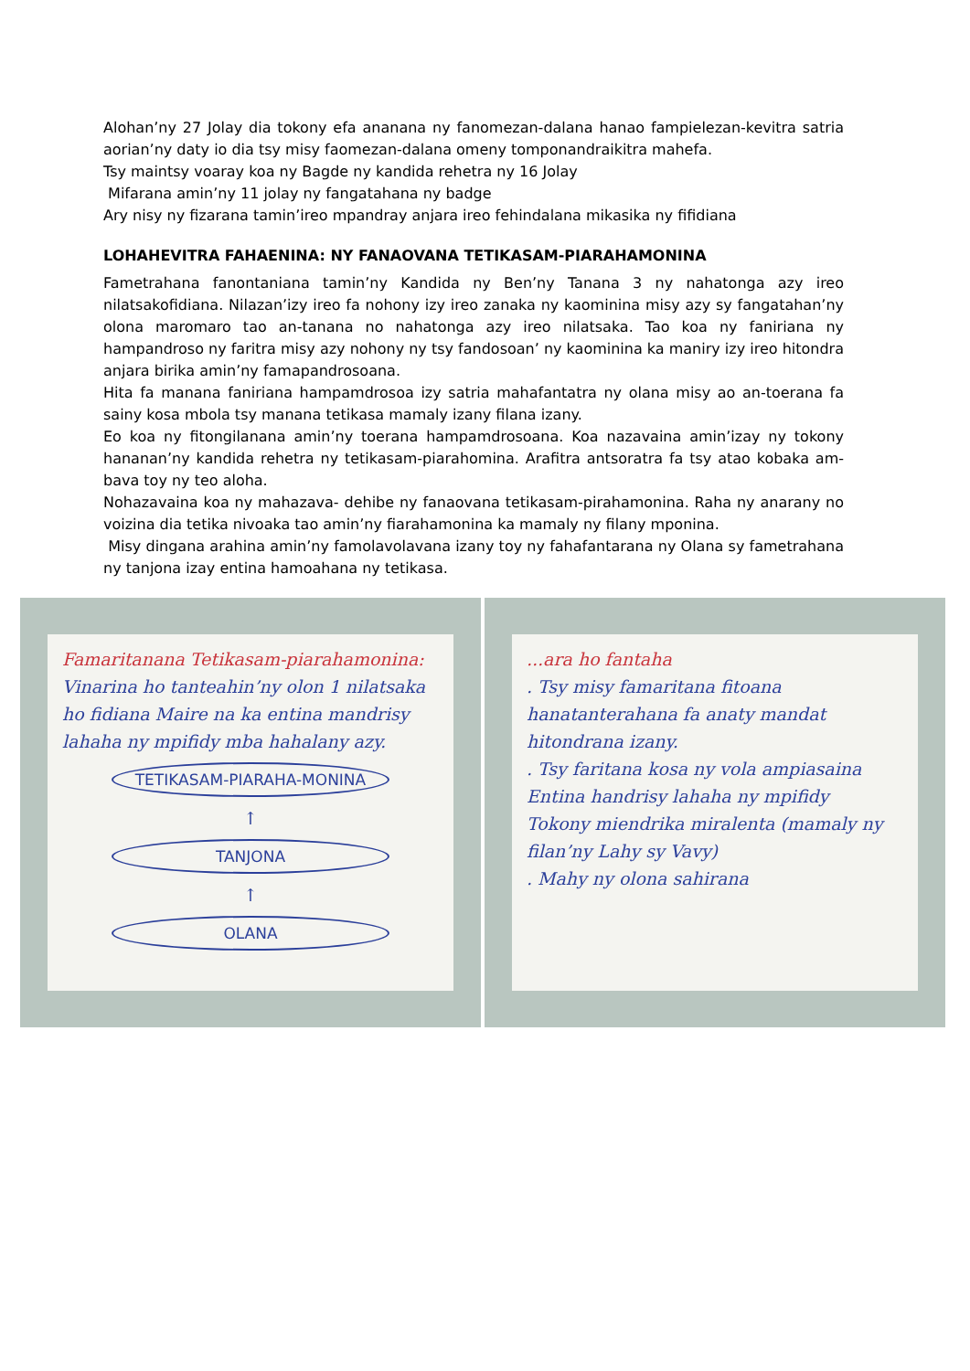Alohan’ny 27 Jolay dia tokony efa ananana ny fanomezan-dalana hanao fampielezan-kevitra satria aorian’ny daty io dia tsy misy faomezan-dalana omeny tomponandraikitra mahefa.
Tsy maintsy voaray koa ny Bagde ny kandida rehetra ny 16 Jolay
Mifarana amin’ny 11 jolay ny fangatahana ny badge
Ary nisy ny fizarana tamin’ireo mpandray anjara ireo fehindalana mikasika ny fifidiana
LOHAHEVITRA FAHAENINA: NY FANAOVANA TETIKASAM-PIARAHAMONINA
Fametrahana fanontaniana tamin’ny Kandida ny Ben’ny Tanana 3 ny nahatonga azy ireo nilatsakofidiana. Nilazan’izy ireo fa nohony izy ireo zanaka ny kaominina misy azy sy fangatahan’ny olona maromaro tao an-tanana no nahatonga azy ireo nilatsaka. Tao koa ny faniriana ny hampandroso ny faritra misy azy nohony ny tsy fandosoan’ ny kaominina ka maniry izy ireo hitondra anjara birika amin’ny famapandrosoana.
Hita fa manana faniriana hampamdrosoa izy satria mahafantatra ny olana misy ao an-toerana fa sainy kosa mbola tsy manana tetikasa mamaly izany filana izany.
Eo koa ny fitongilanana amin’ny toerana hampamdrosoana. Koa nazavaina amin’izay ny tokony hananan’ny kandida rehetra ny tetikasam-piarahomina. Arafitra antsoratra fa tsy atao kobaka am-bava toy ny teo aloha.
Nohazavaina koa ny mahazava- dehibe ny fanaovana tetikasam-pirahamonina. Raha ny anarany no voizina dia tetika nivoaka tao amin’ny fiarahamonina ka mamaly ny filany mponina.
Misy dingana arahina amin’ny famolavolavana izany toy ny fahafantarana ny Olana sy fametrahana ny tanjona izay entina hamoahana ny tetikasa.
Famaritanana Tetikasam-piarahamonina:
Vinarina ho tanteahin’ny olon 1 nilatsaka ho fidiana Maire na ka entina mandrisy lahaha ny mpifidy mba hahalany azy.
TETIKASAM-PIARAHA-MONINA
↑
TANJONA
↑
OLANA
...ara ho fantaha
. Tsy misy famaritana fitoana hanatanterahana fa anaty mandat hitondrana izany.
. Tsy faritana kosa ny vola ampiasaina
Entina handrisy lahaha ny mpifidy
Tokony miendrika miralenta (mamaly ny filan’ny Lahy sy Vavy)
. Mahy ny olona sahirana